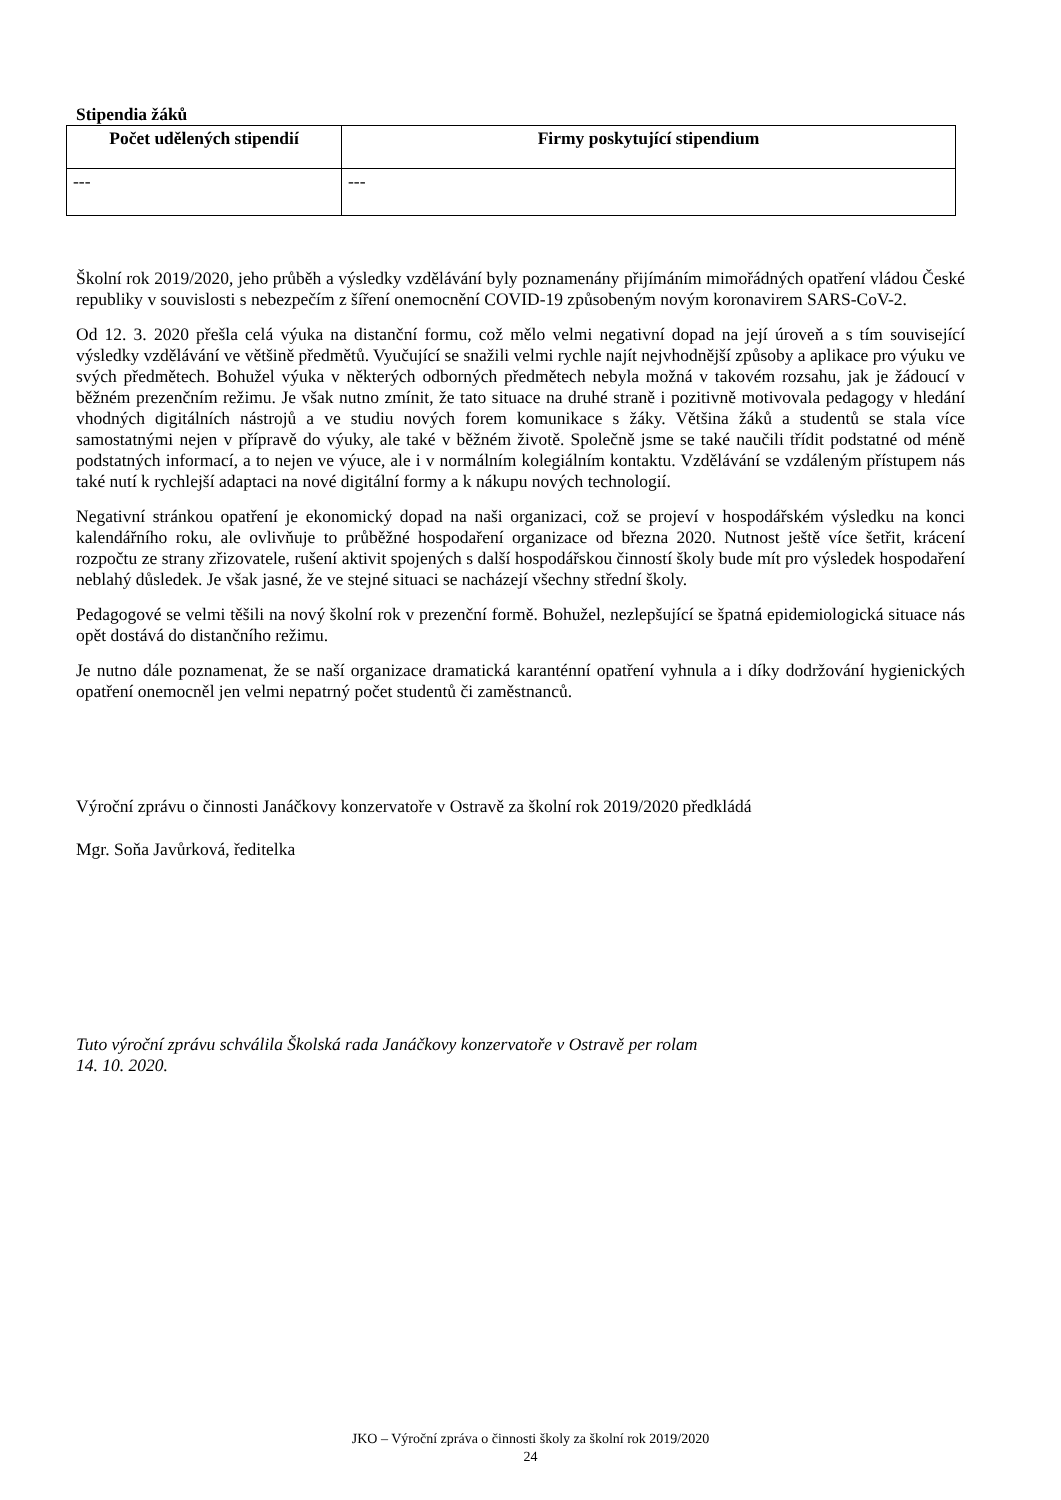Stipendia žáků
| Počet udělených stipendií | Firmy poskytující stipendium |
| --- | --- |
| --- | --- |
Školní rok 2019/2020, jeho průběh a výsledky vzdělávání byly poznamenány přijímáním mimořádných opatření vládou České republiky v souvislosti s nebezpečím z šíření onemocnění COVID-19 způsobeným novým koronavirem SARS-CoV-2.
Od 12. 3. 2020 přešla celá výuka na distanční formu, což mělo velmi negativní dopad na její úroveň a s tím související výsledky vzdělávání ve většině předmětů. Vyučující se snažili velmi rychle najít nejvhodnější způsoby a aplikace pro výuku ve svých předmětech. Bohužel výuka v některých odborných předmětech nebyla možná v takovém rozsahu, jak je žádoucí v běžném prezenčním režimu. Je však nutno zmínit, že tato situace na druhé straně i pozitivně motivovala pedagogy v hledání vhodných digitálních nástrojů a ve studiu nových forem komunikace s žáky. Většina žáků a studentů se stala více samostatnými nejen v přípravě do výuky, ale také v běžném životě. Společně jsme se také naučili třídit podstatné od méně podstatných informací, a to nejen ve výuce, ale i v normálním kolegiálním kontaktu. Vzdělávání se vzdáleným přístupem nás také nutí k rychlejší adaptaci na nové digitální formy a k nákupu nových technologií.
Negativní stránkou opatření je ekonomický dopad na naši organizaci, což se projeví v hospodářském výsledku na konci kalendářního roku, ale ovlivňuje to průběžné hospodaření organizace od března 2020. Nutnost ještě více šetřit, krácení rozpočtu ze strany zřizovatele, rušení aktivit spojených s další hospodářskou činností školy bude mít pro výsledek hospodaření neblahý důsledek. Je však jasné, že ve stejné situaci se nacházejí všechny střední školy.
Pedagogové se velmi těšili na nový školní rok v prezenční formě. Bohužel, nezlepšující se špatná epidemiologická situace nás opět dostává do distančního režimu.
Je nutno dále poznamenat, že se naší organizace dramatická karanténní opatření vyhnula a i díky dodržování hygienických opatření onemocněl jen velmi nepatrný počet studentů či zaměstnanců.
Výroční zprávu o činnosti Janáčkovy konzervatoře v Ostravě za školní rok 2019/2020 předkládá
Mgr. Soňa Javůrková, ředitelka
Tuto výroční zprávu schválila Školská rada Janáčkovy konzervatoře v Ostravě per rolam
14. 10. 2020.
JKO – Výroční zpráva o činnosti školy za školní rok 2019/2020
24